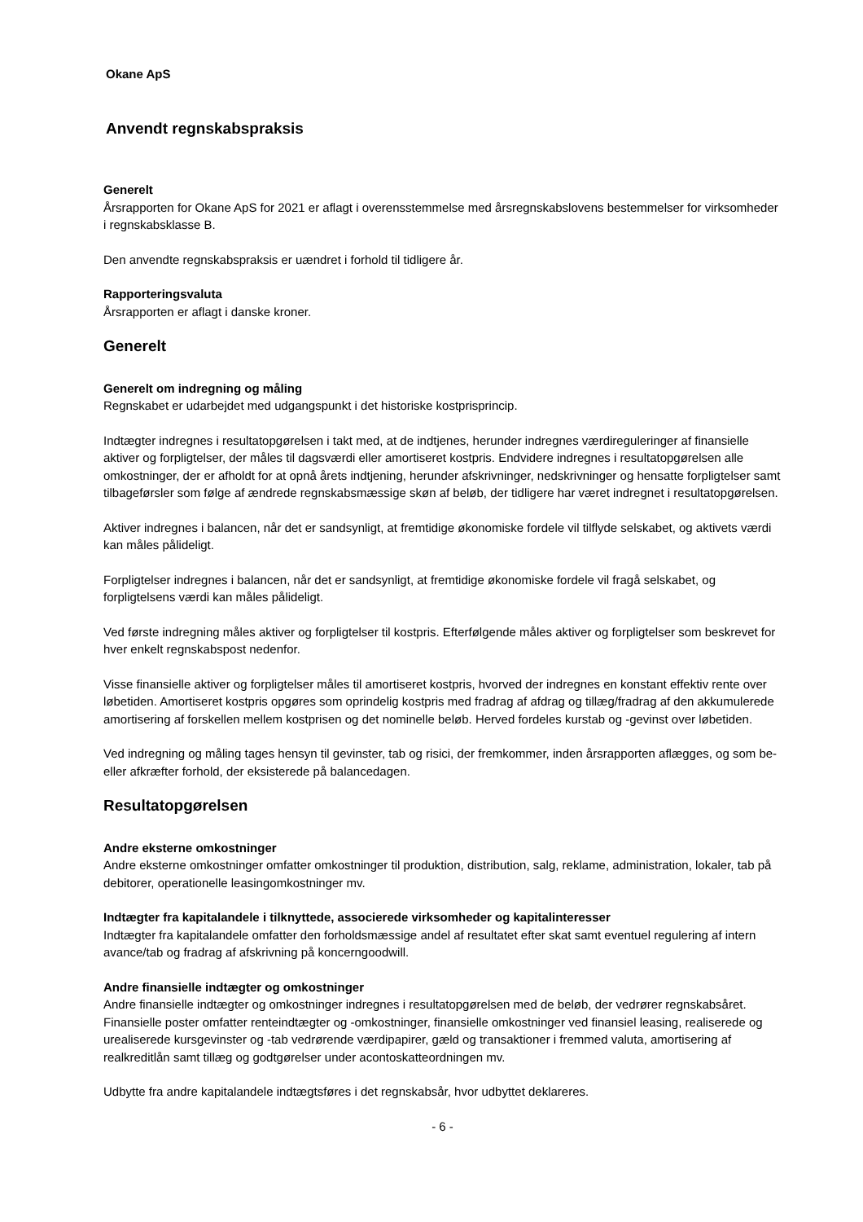Okane ApS
Anvendt regnskabspraksis
Generelt
Årsrapporten for Okane ApS for 2021 er aflagt i overensstemmelse med årsregnskabslovens bestemmelser for virksomheder i regnskabsklasse B.
Den anvendte regnskabspraksis er uændret i forhold til tidligere år.
Rapporteringsvaluta
Årsrapporten er aflagt i danske kroner.
Generelt
Generelt om indregning og måling
Regnskabet er udarbejdet med udgangspunkt i det historiske kostprisprincip.
Indtægter indregnes i resultatopgørelsen i takt med, at de indtjenes, herunder indregnes værdireguleringer af finansielle aktiver og forpligtelser, der måles til dagsværdi eller amortiseret kostpris. Endvidere indregnes i resultatopgørelsen alle omkostninger, der er afholdt for at opnå årets indtjening, herunder afskrivninger, nedskrivninger og hensatte forpligtelser samt tilbageførsler som følge af ændrede regnskabsmæssige skøn af beløb, der tidligere har været indregnet i resultatopgørelsen.
Aktiver indregnes i balancen, når det er sandsynligt, at fremtidige økonomiske fordele vil tilflyde selskabet, og aktivets værdi kan måles pålideligt.
Forpligtelser indregnes i balancen, når det er sandsynligt, at fremtidige økonomiske fordele vil fragå selskabet, og forpligtelsens værdi kan måles pålideligt.
Ved første indregning måles aktiver og forpligtelser til kostpris. Efterfølgende måles aktiver og forpligtelser som beskrevet for hver enkelt regnskabspost nedenfor.
Visse finansielle aktiver og forpligtelser måles til amortiseret kostpris, hvorved der indregnes en konstant effektiv rente over løbetiden. Amortiseret kostpris opgøres som oprindelig kostpris med fradrag af afdrag og tillæg/fradrag af den akkumulerede amortisering af forskellen mellem kostprisen og det nominelle beløb. Herved fordeles kurstab og -gevinst over løbetiden.
Ved indregning og måling tages hensyn til gevinster, tab og risici, der fremkommer, inden årsrapporten aflægges, og som be- eller afkræfter forhold, der eksisterede på balancedagen.
Resultatopgørelsen
Andre eksterne omkostninger
Andre eksterne omkostninger omfatter omkostninger til produktion, distribution, salg, reklame, administration, lokaler, tab på debitorer, operationelle leasingomkostninger mv.
Indtægter fra kapitalandele i tilknyttede, associerede virksomheder og kapitalinteresser
Indtægter fra kapitalandele omfatter den forholdsmæssige andel af resultatet efter skat samt eventuel regulering af intern avance/tab og fradrag af afskrivning på koncerngoodwill.
Andre finansielle indtægter og omkostninger
Andre finansielle indtægter og omkostninger indregnes i resultatopgørelsen med de beløb, der vedrører regnskabsåret. Finansielle poster omfatter renteindtægter og -omkostninger, finansielle omkostninger ved finansiel leasing, realiserede og urealiserede kursgevinster og -tab vedrørende værdipapirer, gæld og transaktioner i fremmed valuta, amortisering af realkreditlån samt tillæg og godtgørelser under acontoskatteordningen mv.
Udbytte fra andre kapitalandele indtægtsføres i det regnskabsår, hvor udbyttet deklareres.
- 6 -